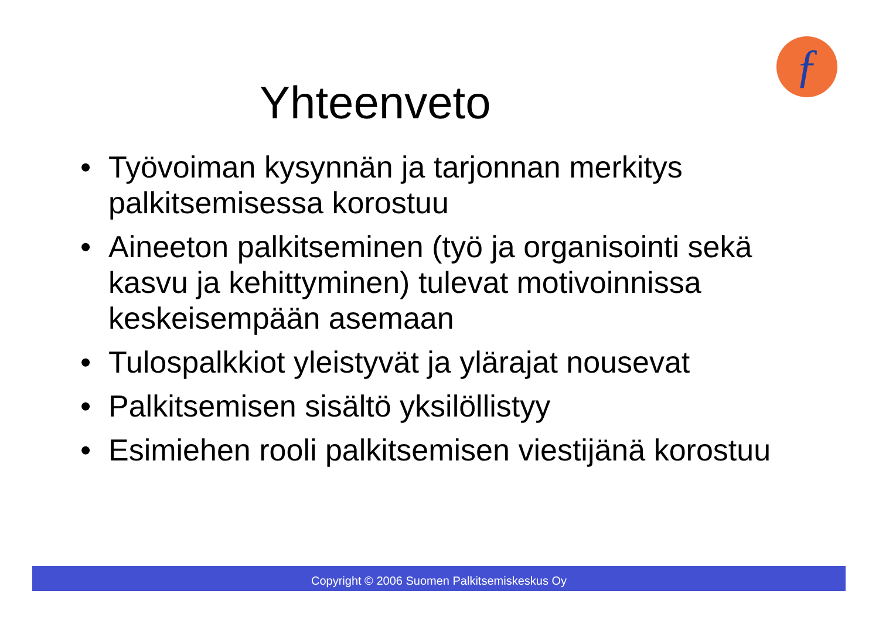ƒ
Yhteenveto
• Työvoiman kysynnän ja tarjonnan merkitys palkitsemisessa korostuu
• Aineeton palkitseminen (työ ja organisointi sekä kasvu ja kehittyminen) tulevat motivoinnissa keskeisempään asemaan
• Tulospalkkiot yleistyvät ja ylärajat nousevat
• Palkitsemisen sisältö yksilöllistyy
• Esimiehen rooli palkitsemisen viestijänä korostuu
Copyright © 2006 Suomen Palkitsemiskeskus Oy